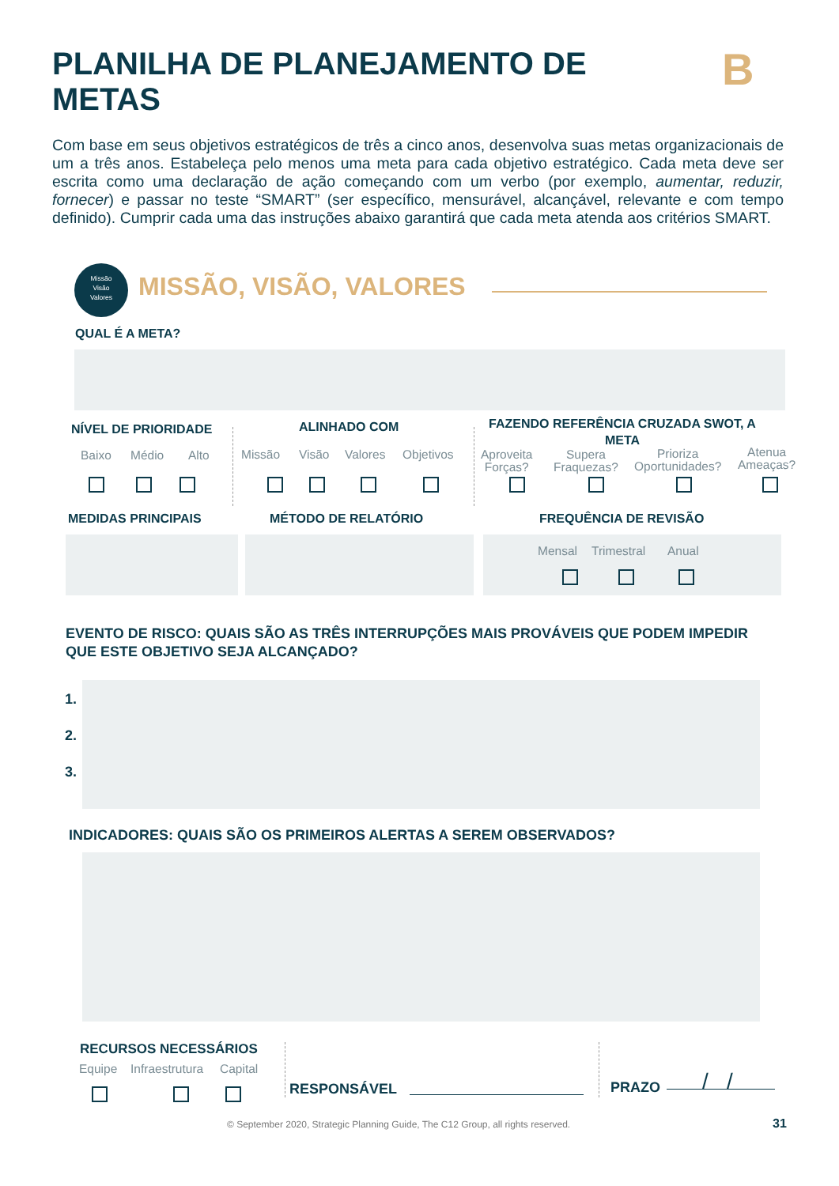PLANILHA DE PLANEJAMENTO DE METAS
B
Com base em seus objetivos estratégicos de três a cinco anos, desenvolva suas metas organizacionais de um a três anos. Estabeleça pelo menos uma meta para cada objetivo estratégico. Cada meta deve ser escrita como uma declaração de ação começando com um verbo (por exemplo, aumentar, reduzir, fornecer) e passar no teste “SMART” (ser específico, mensurável, alcançável, relevante e com tempo definido). Cumprir cada uma das instruções abaixo garantirá que cada meta atenda aos critérios SMART.
Missão
Visão
Valores
MISSÃO, VISÃO, VALORES
QUAL É A META?
NÍVEL DE PRIORIDADE
Baixo Médio Alto
ALINHADO COM
Missão Visão Valores Objetivos
FAZENDO REFERÊNCIA CRUZADA SWOT, A META
Aproveita
Forças?
Supera
Fraquezas?
Prioriza
Oportunidades?
Atenua
Ameaças?
MEDIDAS PRINCIPAIS MÉTODO DE RELATÓRIO FREQUÊNCIA DE REVISÃO
Mensal Trimestral Anual
EVENTO DE RISCO: QUAIS SÃO AS TRÊS INTERRUPÇÕES MAIS PROVÁVEIS QUE PODEM IMPEDIR QUE ESTE OBJETIVO SEJA ALCANÇADO?
1.
2.
3.
INDICADORES: QUAIS SÃO OS PRIMEIROS ALERTAS A SEREM OBSERVADOS?
RECURSOS NECESSÁRIOS
Equipe Infraestrutura Capital
RESPONSÁVEL PRAZO / /
© September 2020, Strategic Planning Guide, The C12 Group, all rights reserved.
31